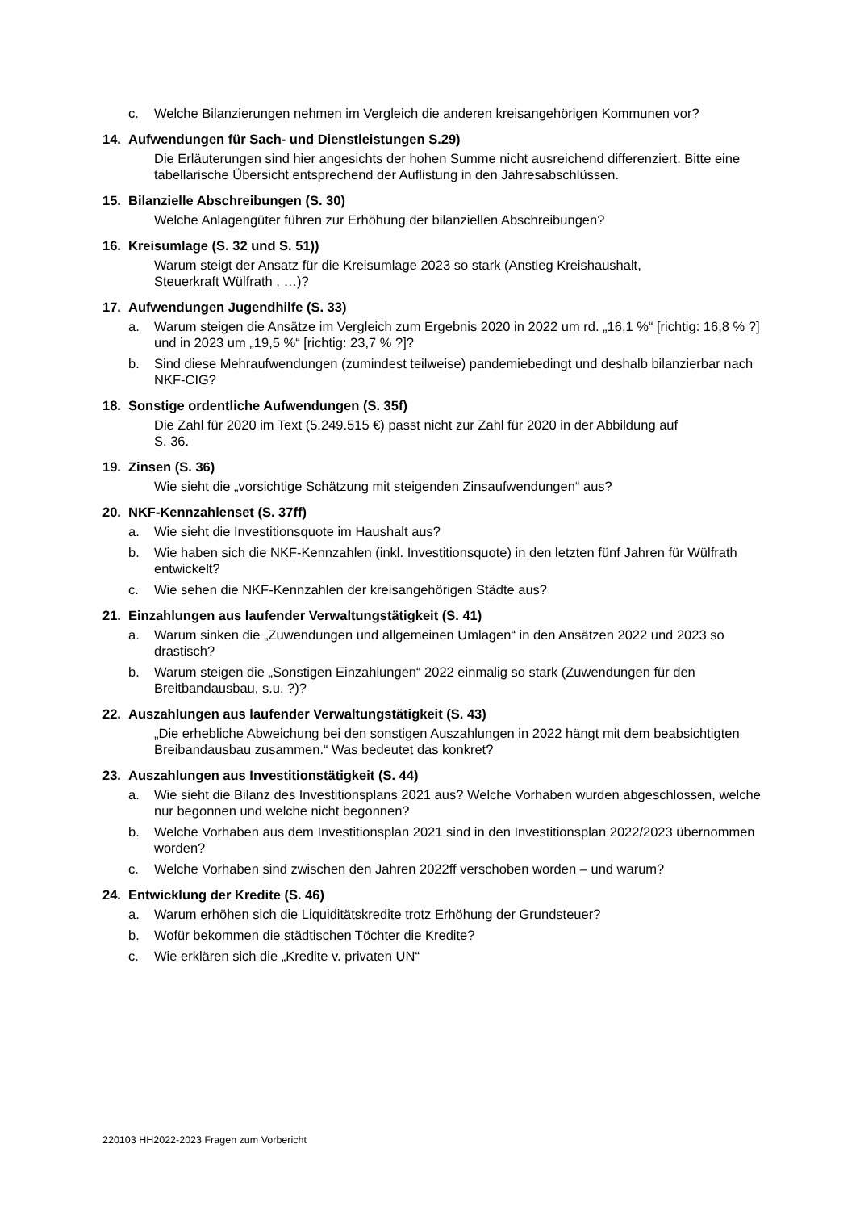c. Welche Bilanzierungen nehmen im Vergleich die anderen kreisangehörigen Kommunen vor?
14. Aufwendungen für Sach- und Dienstleistungen S.29)
Die Erläuterungen sind hier angesichts der hohen Summe nicht ausreichend differenziert. Bitte eine tabellarische Übersicht entsprechend der Auflistung in den Jahresabschlüssen.
15. Bilanzielle Abschreibungen (S. 30)
Welche Anlagengüter führen zur Erhöhung der bilanziellen Abschreibungen?
16. Kreisumlage (S. 32 und S. 51))
Warum steigt der Ansatz für die Kreisumlage 2023 so stark (Anstieg Kreishaushalt,
Steuerkraft Wülfrath , …)?
17. Aufwendungen Jugendhilfe (S. 33)
a. Warum steigen die Ansätze im Vergleich zum Ergebnis 2020 in 2022 um rd. „16,1 %“ [richtig: 16,8 % ?] und in 2023 um „19,5 %“ [richtig: 23,7 % ?]?
b. Sind diese Mehraufwendungen (zumindest teilweise) pandemiebedingt und deshalb bilanzierbar nach NKF-CIG?
18. Sonstige ordentliche Aufwendungen (S. 35f)
Die Zahl für 2020 im Text (5.249.515 €) passt nicht zur Zahl für 2020 in der Abbildung auf
S. 36.
19. Zinsen (S. 36)
Wie sieht die „vorsichtige Schätzung mit steigenden Zinsaufwendungen“ aus?
20. NKF-Kennzahlenset (S. 37ff)
a. Wie sieht die Investitionsquote im Haushalt aus?
b. Wie haben sich die NKF-Kennzahlen (inkl. Investitionsquote) in den letzten fünf Jahren für Wülfrath entwickelt?
c. Wie sehen die NKF-Kennzahlen der kreisangehörigen Städte aus?
21. Einzahlungen aus laufender Verwaltungstätigkeit (S. 41)
a. Warum sinken die „Zuwendungen und allgemeinen Umlagen“ in den Ansätzen 2022 und 2023 so drastisch?
b. Warum steigen die „Sonstigen Einzahlungen“ 2022 einmalig so stark (Zuwendungen für den Breitbandausbau, s.u. ?)?
22. Auszahlungen aus laufender Verwaltungstätigkeit (S. 43)
„Die erhebliche Abweichung bei den sonstigen Auszahlungen in 2022 hängt mit dem beabsichtigten Breibandausbau zusammen.“ Was bedeutet das konkret?
23. Auszahlungen aus Investitionstätigkeit (S. 44)
a. Wie sieht die Bilanz des Investitionsplans 2021 aus? Welche Vorhaben wurden abgeschlossen, welche nur begonnen und welche nicht begonnen?
b. Welche Vorhaben aus dem Investitionsplan 2021 sind in den Investitionsplan 2022/2023 übernommen worden?
c. Welche Vorhaben sind zwischen den Jahren 2022ff verschoben worden – und warum?
24. Entwicklung der Kredite (S. 46)
a. Warum erhöhen sich die Liquiditätskredite trotz Erhöhung der Grundsteuer?
b. Wofür bekommen die städtischen Töchter die Kredite?
c. Wie erklären sich die „Kredite v. privaten UN“
220103 HH2022-2023 Fragen zum Vorbericht